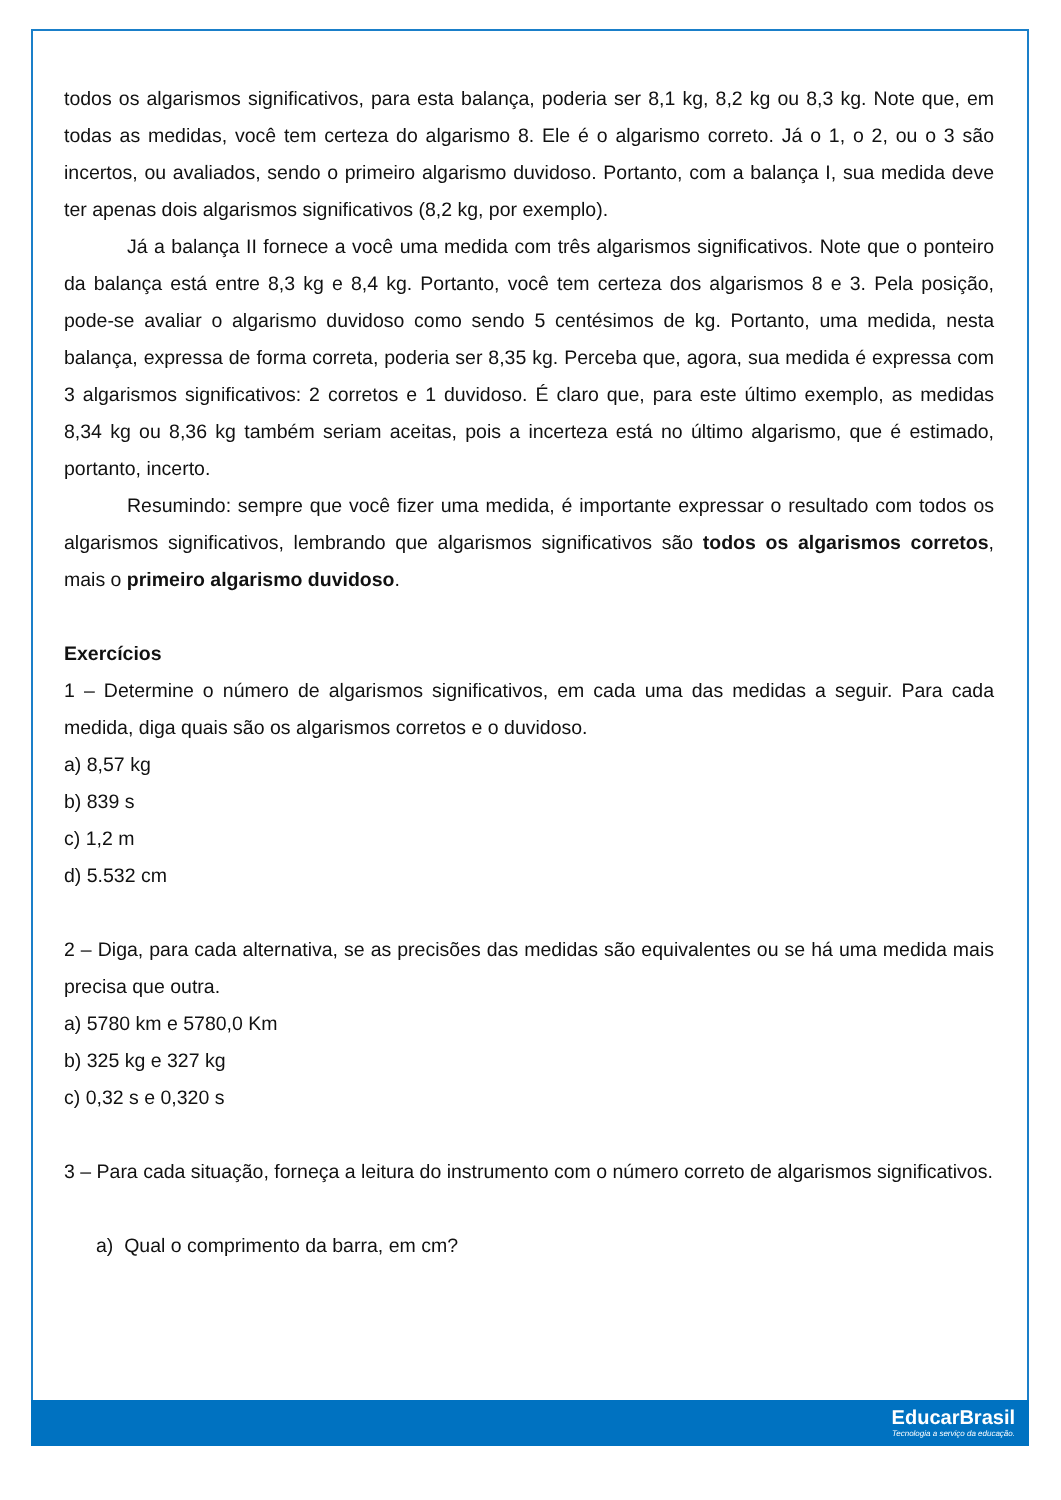todos os algarismos significativos, para esta balança, poderia ser 8,1 kg, 8,2 kg ou 8,3 kg. Note que, em todas as medidas, você tem certeza do algarismo 8. Ele é o algarismo correto. Já o 1, o 2, ou o 3 são incertos, ou avaliados, sendo o primeiro algarismo duvidoso. Portanto, com a balança I, sua medida deve ter apenas dois algarismos significativos (8,2 kg, por exemplo).
Já a balança II fornece a você uma medida com três algarismos significativos. Note que o ponteiro da balança está entre 8,3 kg e 8,4 kg. Portanto, você tem certeza dos algarismos 8 e 3. Pela posição, pode-se avaliar o algarismo duvidoso como sendo 5 centésimos de kg. Portanto, uma medida, nesta balança, expressa de forma correta, poderia ser 8,35 kg. Perceba que, agora, sua medida é expressa com 3 algarismos significativos: 2 corretos e 1 duvidoso. É claro que, para este último exemplo, as medidas 8,34 kg ou 8,36 kg também seriam aceitas, pois a incerteza está no último algarismo, que é estimado, portanto, incerto.
Resumindo: sempre que você fizer uma medida, é importante expressar o resultado com todos os algarismos significativos, lembrando que algarismos significativos são todos os algarismos corretos, mais o primeiro algarismo duvidoso.
Exercícios
1 – Determine o número de algarismos significativos, em cada uma das medidas a seguir. Para cada medida, diga quais são os algarismos corretos e o duvidoso.
a) 8,57 kg
b) 839 s
c) 1,2 m
d) 5.532 cm
2 – Diga, para cada alternativa, se as precisões das medidas são equivalentes ou se há uma medida mais precisa que outra.
a) 5780 km e 5780,0 Km
b) 325 kg e 327 kg
c) 0,32 s e 0,320 s
3 – Para cada situação, forneça a leitura do instrumento com o número correto de algarismos significativos.
a) Qual o comprimento da barra, em cm?
EducarBrasil
Tecnologia a serviço da educação.